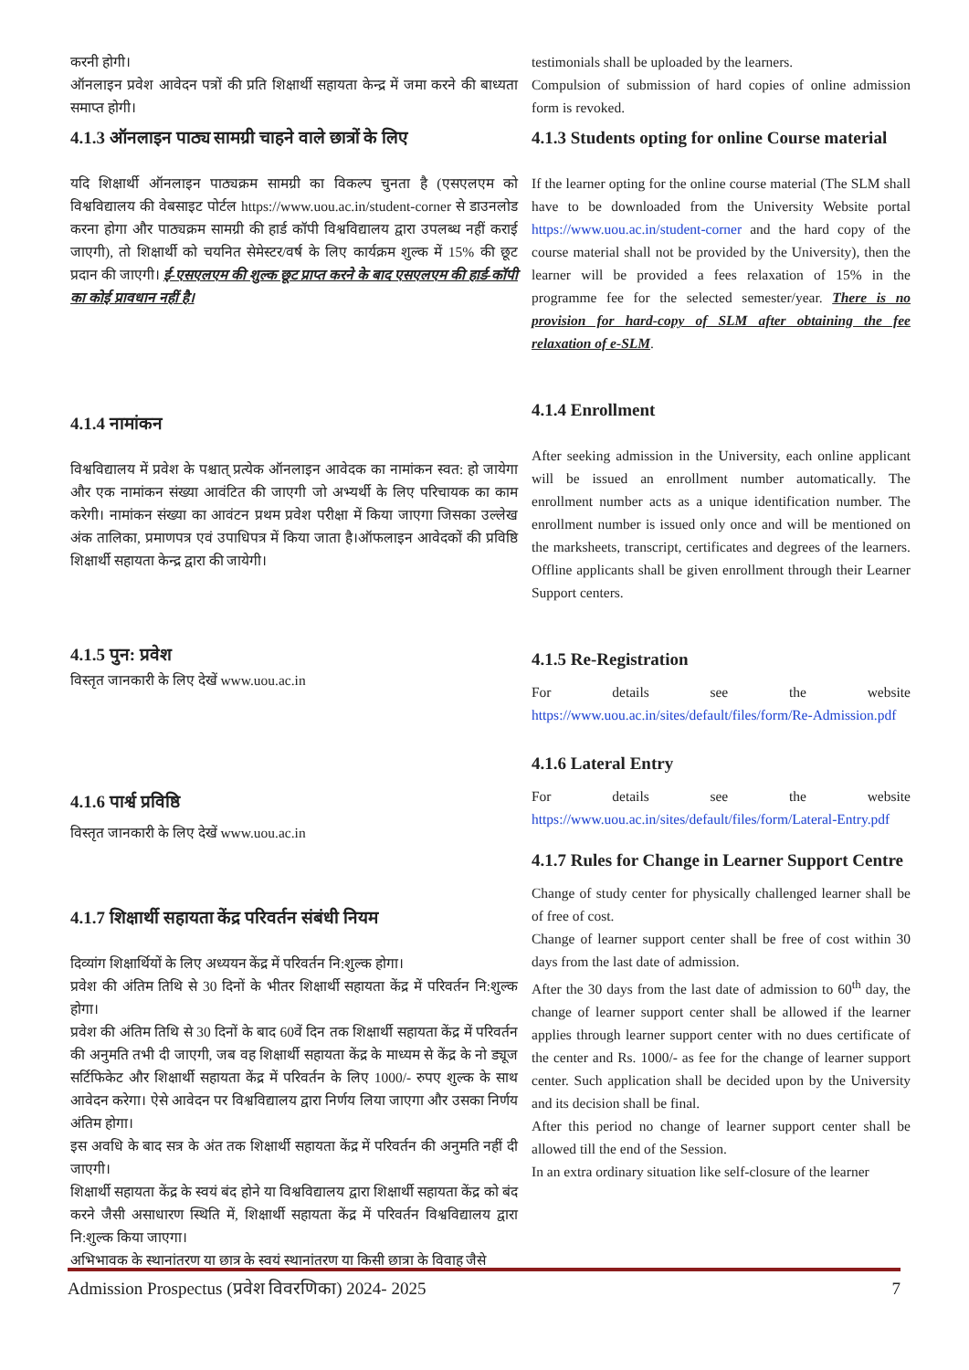करनी होगी।
ऑनलाइन प्रवेश आवेदन पत्रों की प्रति शिक्षार्थी सहायता केन्द्र में जमा करने की बाध्यता समाप्त होगी।
4.1.3 ऑनलाइन पाठ्य सामग्री चाहने वाले छात्रों के लिए
यदि शिक्षार्थी ऑनलाइन पाठ्यक्रम सामग्री का विकल्प चुनता है (एसएलएम को विश्वविद्यालय की वेबसाइट पोर्टल https://www.uou.ac.in/student-corner से डाउनलोड करना होगा और पाठ्यक्रम सामग्री की हार्ड कॉपी विश्वविद्यालय द्वारा उपलब्ध नहीं कराई जाएगी), तो शिक्षार्थी को चयनित सेमेस्टर/वर्ष के लिए कार्यक्रम शुल्क में 15% की छूट प्रदान की जाएगी। ई-एसएलएम की शुल्क छूट प्राप्त करने के बाद एसएलएम की हार्ड-कॉपी का कोई प्रावधान नहीं है।
4.1.4 नामांकन
विश्वविद्यालय में प्रवेश के पश्चात् प्रत्येक ऑनलाइन आवेदक का नामांकन स्वत: हो जायेगा और एक नामांकन संख्या आवंटित की जाएगी जो अभ्यर्थी के लिए परिचायक का काम करेगी। नामांकन संख्या का आवंटन प्रथम प्रवेश परीक्षा में किया जाएगा जिसका उल्लेख अंक तालिका, प्रमाणपत्र एवं उपाधिपत्र में किया जाता है।ऑफलाइन आवेदकों की प्रविष्ठि शिक्षार्थी सहायता केन्द्र द्वारा की जायेगी।
4.1.5 पुन: प्रवेश
विस्तृत जानकारी के लिए देखें www.uou.ac.in
4.1.6 पार्श्व प्रविष्ठि
विस्तृत जानकारी के लिए देखें www.uou.ac.in
4.1.7 शिक्षार्थी सहायता केंद्र परिवर्तन संबंधी नियम
दिव्यांग शिक्षार्थियों के लिए अध्ययन केंद्र में परिवर्तन नि:शुल्क होगा।
प्रवेश की अंतिम तिथि से 30 दिनों के भीतर शिक्षार्थी सहायता केंद्र में परिवर्तन नि:शुल्क होगा।
प्रवेश की अंतिम तिथि से 30 दिनों के बाद 60वें दिन तक शिक्षार्थी सहायता केंद्र में परिवर्तन की अनुमति तभी दी जाएगी, जब वह शिक्षार्थी सहायता केंद्र के माध्यम से केंद्र के नो ड्यूज सर्टिफिकेट और शिक्षार्थी सहायता केंद्र में परिवर्तन के लिए 1000/- रुपए शुल्क के साथ आवेदन करेगा। ऐसे आवेदन पर विश्वविद्यालय द्वारा निर्णय लिया जाएगा और उसका निर्णय अंतिम होगा।
इस अवधि के बाद सत्र के अंत तक शिक्षार्थी सहायता केंद्र में परिवर्तन की अनुमति नहीं दी जाएगी।
शिक्षार्थी सहायता केंद्र के स्वयं बंद होने या विश्वविद्यालय द्वारा शिक्षार्थी सहायता केंद्र को बंद करने जैसी असाधारण स्थिति में, शिक्षार्थी सहायता केंद्र में परिवर्तन विश्वविद्यालय द्वारा नि:शुल्क किया जाएगा।
अभिभावक के स्थानांतरण या छात्र के स्वयं स्थानांतरण या किसी छात्रा के विवाह जैसे
testimonials shall be uploaded by the learners.
Compulsion of submission of hard copies of online admission form is revoked.
4.1.3 Students opting for online Course material
If the learner opting for the online course material (The SLM shall have to be downloaded from the University Website portal https://www.uou.ac.in/student-corner and the hard copy of the course material shall not be provided by the University), then the learner will be provided a fees relaxation of 15% in the programme fee for the selected semester/year. There is no provision for hard-copy of SLM after obtaining the fee relaxation of e-SLM.
4.1.4 Enrollment
After seeking admission in the University, each online applicant will be issued an enrollment number automatically. The enrollment number acts as a unique identification number. The enrollment number is issued only once and will be mentioned on the marksheets, transcript, certificates and degrees of the learners. Offline applicants shall be given enrollment through their Learner Support centers.
4.1.5 Re-Registration
For details see the website https://www.uou.ac.in/sites/default/files/form/Re-Admission.pdf
4.1.6 Lateral Entry
For details see the website https://www.uou.ac.in/sites/default/files/form/Lateral-Entry.pdf
4.1.7 Rules for Change in Learner Support Centre
Change of study center for physically challenged learner shall be of free of cost.
Change of learner support center shall be free of cost within 30 days from the last date of admission.
After the 30 days from the last date of admission to 60<sup>th</sup> day, the change of learner support center shall be allowed if the learner applies through learner support center with no dues certificate of the center and Rs. 1000/- as fee for the change of learner support center. Such application shall be decided upon by the University and its decision shall be final.
After this period no change of learner support center shall be allowed till the end of the Session.
In an extra ordinary situation like self-closure of the learner
Admission Prospectus (प्रवेश विवरणिका) 2024- 2025 7